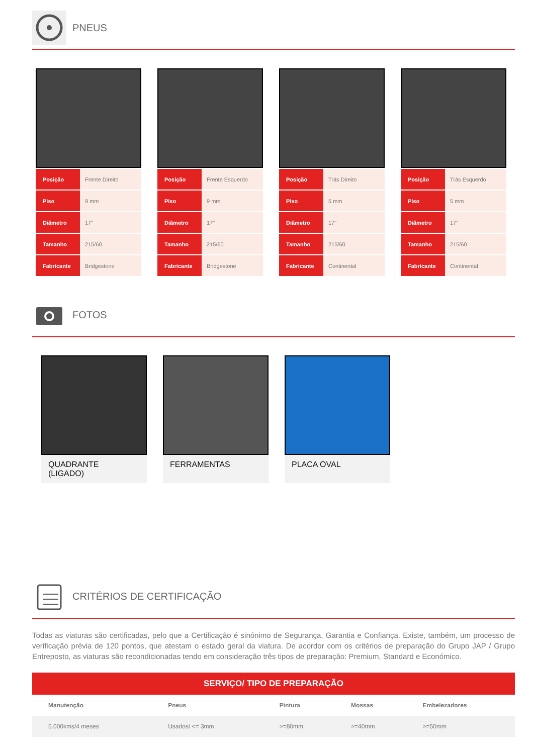PNEUS
| Posição | Frente Direito |
| Piso | 9 mm |
| Diâmetro | 17" |
| Tamanho | 215/60 |
| Fabricante | Bridgestone |
| Posição | Frente Esquerdo |
| Piso | 9 mm |
| Diâmetro | 17" |
| Tamanho | 215/60 |
| Fabricante | Bridgestone |
| Posição | Trás Direito |
| Piso | 5 mm |
| Diâmetro | 17" |
| Tamanho | 215/60 |
| Fabricante | Continental |
| Posição | Trás Esquerdo |
| Piso | 5 mm |
| Diâmetro | 17" |
| Tamanho | 215/60 |
| Fabricante | Continental |
FOTOS
QUADRANTE
(LIGADO)
FERRAMENTAS PLACA OVAL
CRITÉRIOS DE CERTIFICAÇÃO
Todas as viaturas são certificadas, pelo que a Certificação é sinónimo de Segurança, Garantia e Confiança. Existe, também, um processo de verificação prévia de 120 pontos, que atestam o estado geral da viatura. De acordor com os critérios de preparação do Grupo JAP / Grupo Entreposto, as viaturas são recondicionadas tendo em consideração três tipos de preparação: Premium, Standard e Económico.
SERVIÇO/ TIPO DE PREPARAÇÃO
| Manutenção | Pneus | Pintura | Mossas | Embelezadores |
| --- | --- | --- | --- | --- |
| 5.000kms/4 meses | Usados/ <= 3mm | >=80mm | >=40mm | >=50mm |